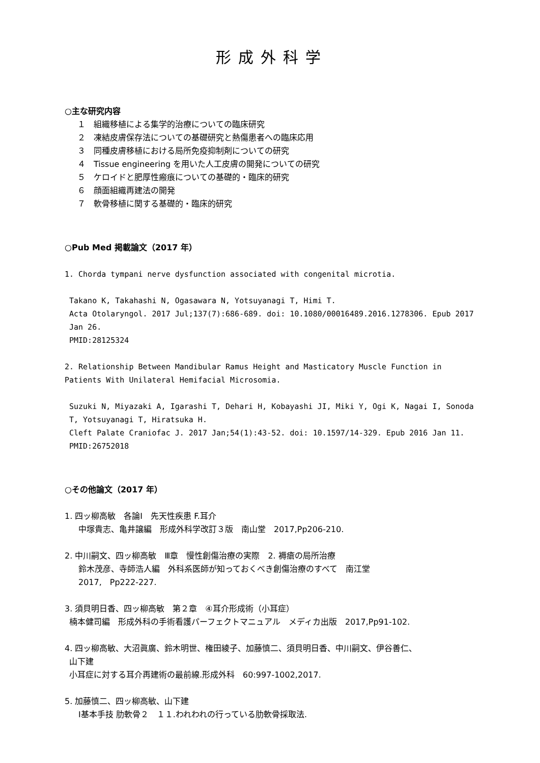形成外科学
○主な研究内容
１　組織移植による集学的治療についての臨床研究
２　凍結皮膚保存法についての基礎研究と熱傷患者への臨床応用
３　同種皮膚移植における局所免疫抑制剤についての研究
４　Tissue engineering を用いた人工皮膚の開発についての研究
５　ケロイドと肥厚性瘢痕についての基礎的・臨床的研究
６　顔面組織再建法の開発
７　軟骨移植に関する基礎的・臨床的研究
○Pub Med 掲載論文（2017 年）
1. Chorda tympani nerve dysfunction associated with congenital microtia.
Takano K, Takahashi N, Ogasawara N, Yotsuyanagi T, Himi T.
Acta Otolaryngol. 2017 Jul;137(7):686-689. doi: 10.1080/00016489.2016.1278306. Epub 2017 Jan 26.
PMID:28125324
2. Relationship Between Mandibular Ramus Height and Masticatory Muscle Function in Patients With Unilateral Hemifacial Microsomia.
Suzuki N, Miyazaki A, Igarashi T, Dehari H, Kobayashi JI, Miki Y, Ogi K, Nagai I, Sonoda T, Yotsuyanagi T, Hiratsuka H.
Cleft Palate Craniofac J. 2017 Jan;54(1):43-52. doi: 10.1597/14-329. Epub 2016 Jan 11.
PMID:26752018
○その他論文（2017 年）
1. 四ッ柳高敏　各論Ⅰ　先天性疾患 F.耳介
中塚貴志、亀井譲編　形成外科学改訂３版　南山堂　2017,Pp206-210.
2. 中川嗣文、四ッ柳高敏　Ⅲ章　慢性創傷治療の実際　2. 褥瘡の局所治療
鈴木茂彦、寺師浩人編　外科系医師が知っておくべき創傷治療のすべて　南江堂
2017,　Pp222-227.
3. 須貝明日香、四ッ柳高敏　第２章　④耳介形成術（小耳症）
楠本健司編　形成外科の手術看護パーフェクトマニュアル　メディカ出版　2017,Pp91-102.
4. 四ッ柳高敏、大沼眞廣、鈴木明世、権田綾子、加藤慎二、須貝明日香、中川嗣文、伊谷善仁、
山下建
小耳症に対する耳介再建術の最前線.形成外科　60:997-1002,2017.
5. 加藤慎二、四ッ柳高敏、山下建
Ⅰ基本手技 肋軟骨２　１１.われわれの行っている肋軟骨採取法.